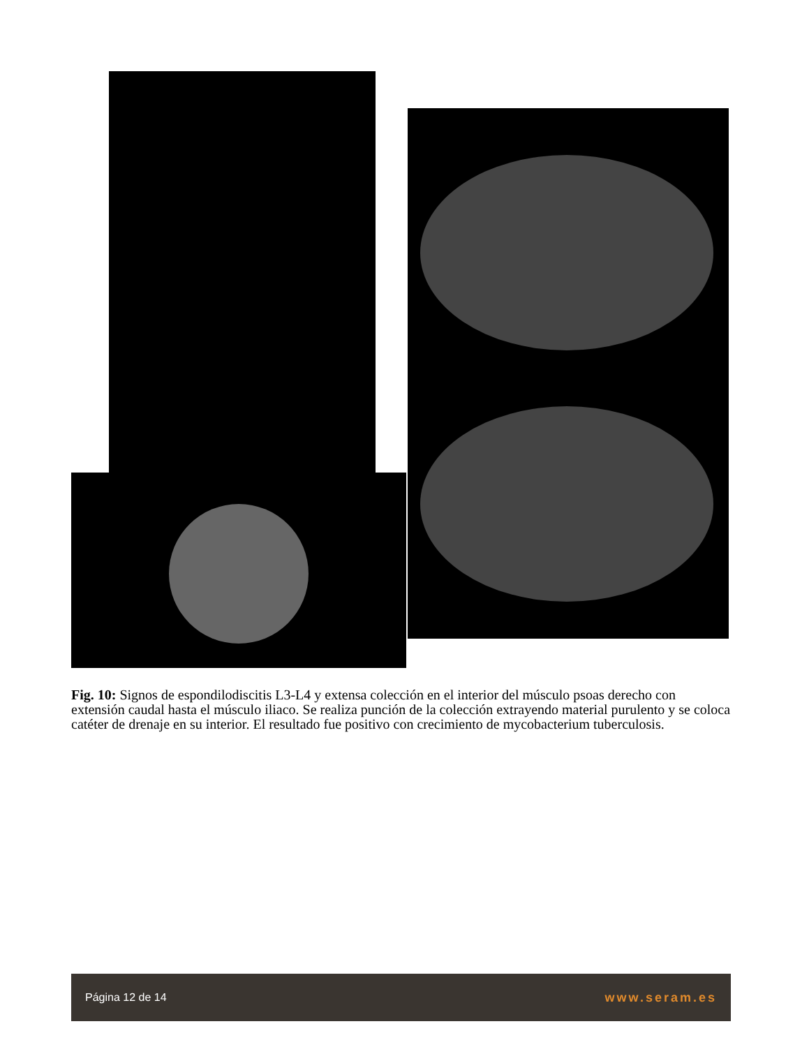Fig. 10: Signos de espondilodiscitis L3-L4 y extensa colección en el interior del músculo psoas derecho con extensión caudal hasta el músculo iliaco. Se realiza punción de la colección extrayendo material purulento y se coloca catéter de drenaje en su interior. El resultado fue positivo con crecimiento de mycobacterium tuberculosis.
Página 12 de 14 www.seram.es